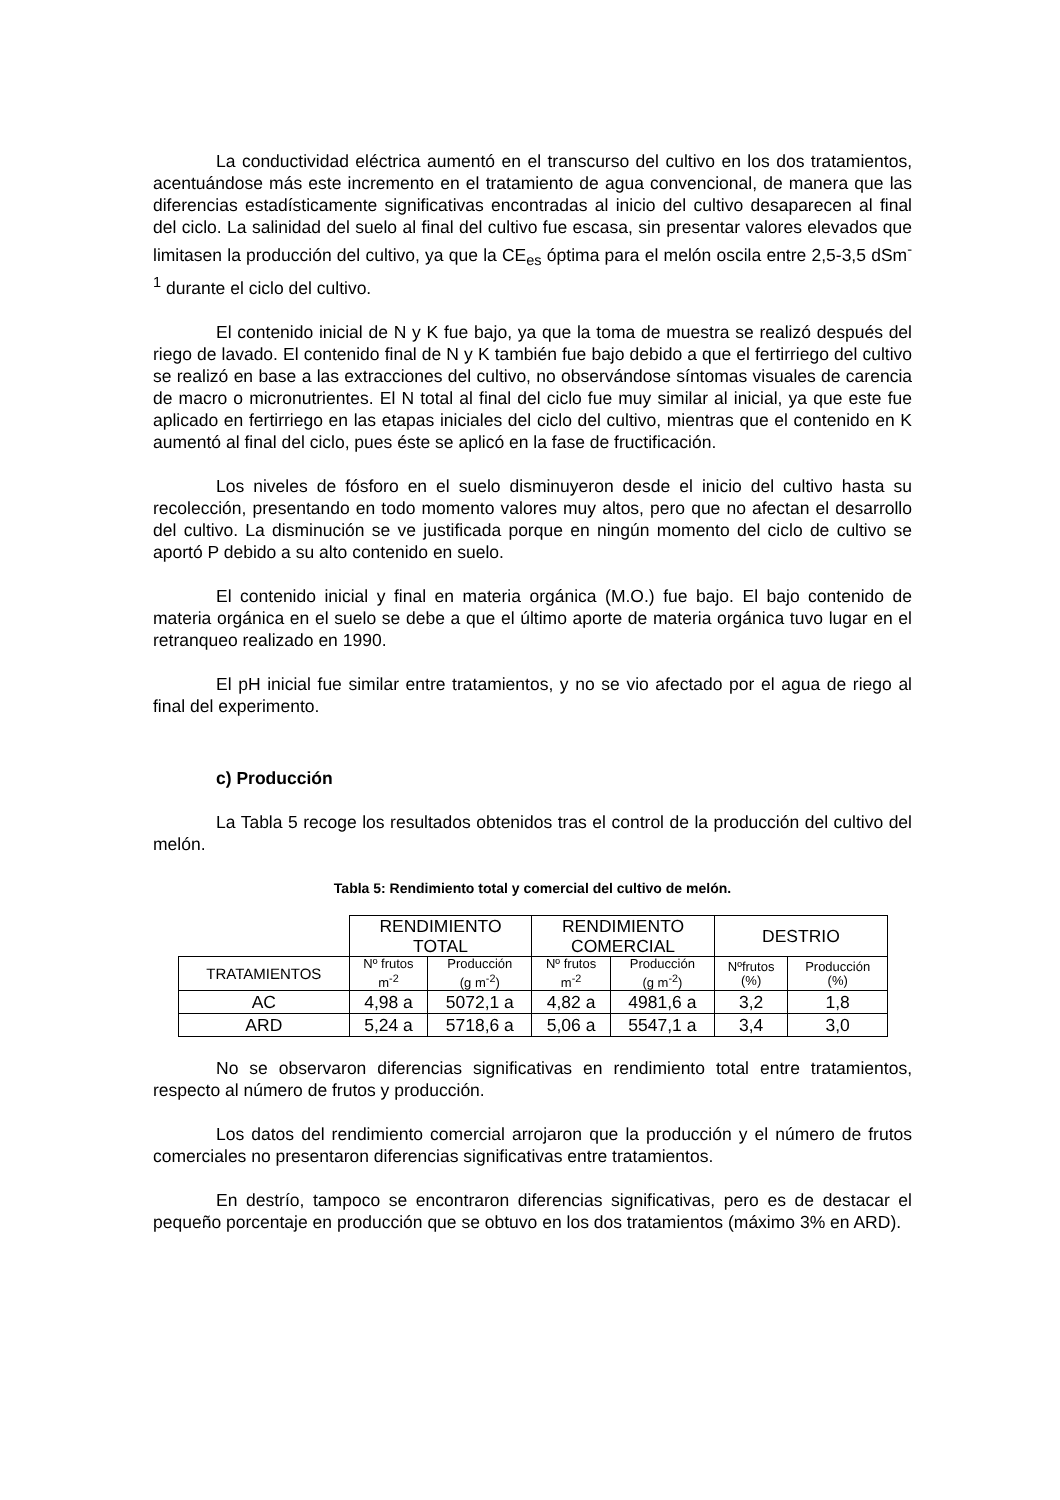La conductividad eléctrica aumentó en el transcurso del cultivo en los dos tratamientos, acentuándose más este incremento en el tratamiento de agua convencional, de manera que las diferencias estadísticamente significativas encontradas al inicio del cultivo desaparecen al final del ciclo. La salinidad del suelo al final del cultivo fue escasa, sin presentar valores elevados que limitasen la producción del cultivo, ya que la CE<sub>es</sub> óptima para el melón oscila entre 2,5-3,5 dSm<sup>-1</sup> durante el ciclo del cultivo.
El contenido inicial de N y K fue bajo, ya que la toma de muestra se realizó después del riego de lavado. El contenido final de N y K también fue bajo debido a que el fertirriego del cultivo se realizó en base a las extracciones del cultivo, no observándose síntomas visuales de carencia de macro o micronutrientes. El N total al final del ciclo fue muy similar al inicial, ya que este fue aplicado en fertirriego en las etapas iniciales del ciclo del cultivo, mientras que el contenido en K aumentó al final del ciclo, pues éste se aplicó en la fase de fructificación.
Los niveles de fósforo en el suelo disminuyeron desde el inicio del cultivo hasta su recolección, presentando en todo momento valores muy altos, pero que no afectan el desarrollo del cultivo. La disminución se ve justificada porque en ningún momento del ciclo de cultivo se aportó P debido a su alto contenido en suelo.
El contenido inicial y final en materia orgánica (M.O.) fue bajo. El bajo contenido de materia orgánica en el suelo se debe a que el último aporte de materia orgánica tuvo lugar en el retranqueo realizado en 1990.
El pH inicial fue similar entre tratamientos, y no se vio afectado por el agua de riego al final del experimento.
c) Producción
La Tabla 5 recoge los resultados obtenidos tras el control de la producción del cultivo del melón.
Tabla 5: Rendimiento total y comercial del cultivo de melón.
| | RENDIMIENTO TOTAL | | RENDIMIENTO COMERCIAL | | DESTRIO | |
| TRATAMIENTOS | Nº frutos m<sup>-2</sup> | Producción (g m<sup>-2</sup>) | Nº frutos m<sup>-2</sup> | Producción (g m<sup>-2</sup>) | Nºfrutos (%) | Producción (%) |
| AC | 4,98 a | 5072,1 a | 4,82 a | 4981,6 a | 3,2 | 1,8 |
| ARD | 5,24 a | 5718,6 a | 5,06 a | 5547,1 a | 3,4 | 3,0 |
No se observaron diferencias significativas en rendimiento total entre tratamientos, respecto al número de frutos y producción.
Los datos del rendimiento comercial arrojaron que la producción y el número de frutos comerciales no presentaron diferencias significativas entre tratamientos.
En destrío, tampoco se encontraron diferencias significativas, pero es de destacar el pequeño porcentaje en producción que se obtuvo en los dos tratamientos (máximo 3% en ARD).